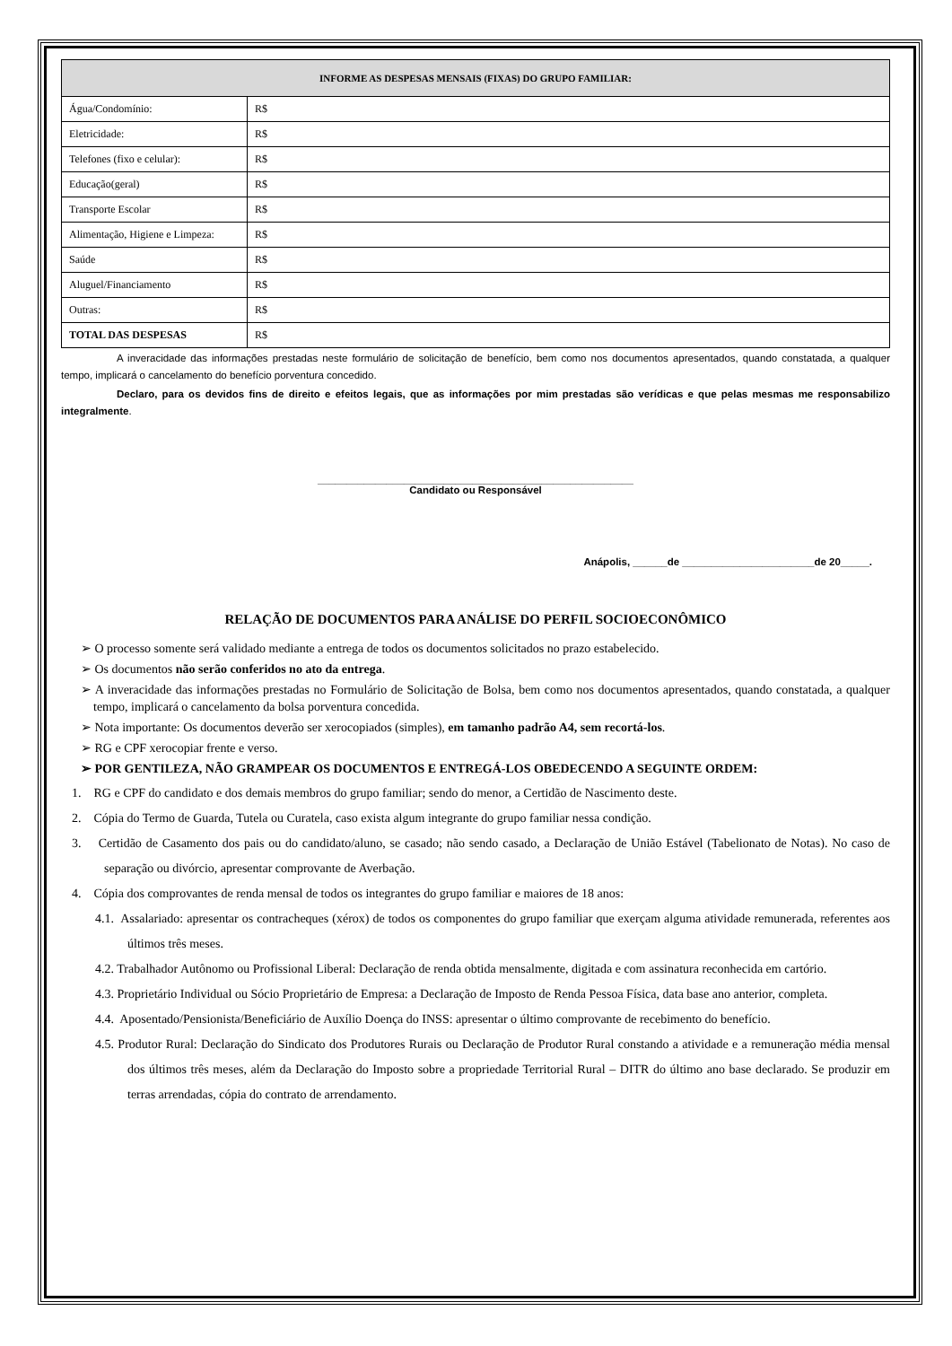| INFORME AS DESPESAS MENSAIS (FIXAS) DO GRUPO FAMILIAR: | |
| --- | --- |
| Água/Condomínio: | R$ |
| Eletricidade: | R$ |
| Telefones (fixo e celular): | R$ |
| Educação(geral) | R$ |
| Transporte Escolar | R$ |
| Alimentação, Higiene e Limpeza: | R$ |
| Saúde | R$ |
| Aluguel/Financiamento | R$ |
| Outras: | R$ |
| TOTAL DAS DESPESAS | R$ |
A inveracidade das informações prestadas neste formulário de solicitação de benefício, bem como nos documentos apresentados, quando constatada, a qualquer tempo, implicará o cancelamento do benefício porventura concedido.
Declaro, para os devidos fins de direito e efeitos legais, que as informações por mim prestadas são verídicas e que pelas mesmas me responsabilizo integralmente.
_______________________________________________________
Candidato ou Responsável
Anápolis, ______de _______________________de 20_____.
RELAÇÃO DE DOCUMENTOS PARA ANÁLISE DO PERFIL SOCIOECONÔMICO
➢ O processo somente será validado mediante a entrega de todos os documentos solicitados no prazo estabelecido.
➢ Os documentos não serão conferidos no ato da entrega.
➢ A inveracidade das informações prestadas no Formulário de Solicitação de Bolsa, bem como nos documentos apresentados, quando constatada, a qualquer tempo, implicará o cancelamento da bolsa porventura concedida.
➢ Nota importante: Os documentos deverão ser xerocopiados (simples), em tamanho padrão A4, sem recortá-los.
➢ RG e CPF xerocopiar frente e verso.
➢ POR GENTILEZA, NÃO GRAMPEAR OS DOCUMENTOS E ENTREGÁ-LOS OBEDECENDO A SEGUINTE ORDEM:
1. RG e CPF do candidato e dos demais membros do grupo familiar; sendo do menor, a Certidão de Nascimento deste.
2. Cópia do Termo de Guarda, Tutela ou Curatela, caso exista algum integrante do grupo familiar nessa condição.
3. Certidão de Casamento dos pais ou do candidato/aluno, se casado; não sendo casado, a Declaração de União Estável (Tabelionato de Notas). No caso de separação ou divórcio, apresentar comprovante de Averbação.
4. Cópia dos comprovantes de renda mensal de todos os integrantes do grupo familiar e maiores de 18 anos:
4.1. Assalariado: apresentar os contracheques (xérox) de todos os componentes do grupo familiar que exerçam alguma atividade remunerada, referentes aos últimos três meses.
4.2. Trabalhador Autônomo ou Profissional Liberal: Declaração de renda obtida mensalmente, digitada e com assinatura reconhecida em cartório.
4.3. Proprietário Individual ou Sócio Proprietário de Empresa: a Declaração de Imposto de Renda Pessoa Física, data base ano anterior, completa.
4.4. Aposentado/Pensionista/Beneficiário de Auxílio Doença do INSS: apresentar o último comprovante de recebimento do benefício.
4.5. Produtor Rural: Declaração do Sindicato dos Produtores Rurais ou Declaração de Produtor Rural constando a atividade e a remuneração média mensal dos últimos três meses, além da Declaração do Imposto sobre a propriedade Territorial Rural – DITR do último ano base declarado. Se produzir em terras arrendadas, cópia do contrato de arrendamento.